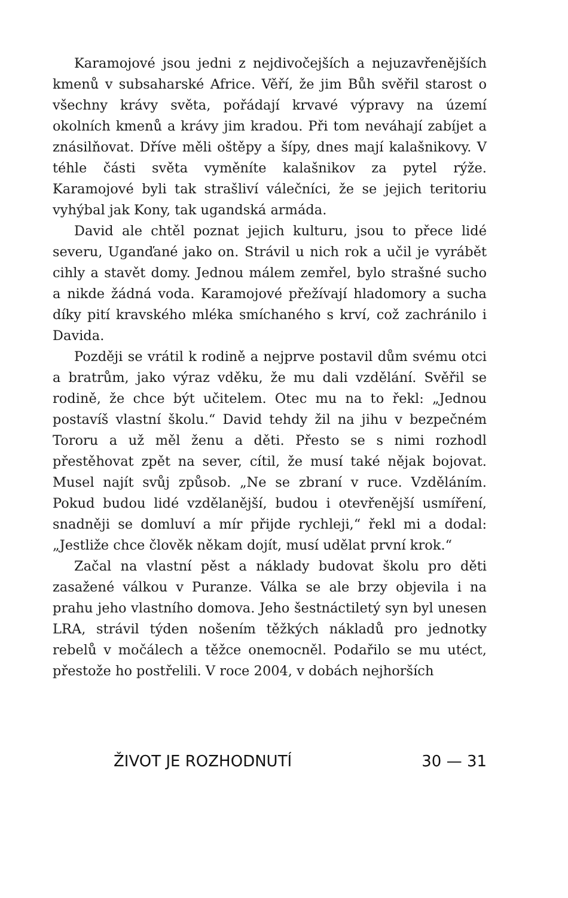Karamojové jsou jedni z nejdivočejších a nejuzavřenějších kmenů v subsaharské Africe. Věří, že jim Bůh svěřil starost o všechny krávy světa, pořádají krvavé výpravy na území okolních kmenů a krávy jim kradou. Při tom neváhají zabíjet a znásilňovat. Dříve měli oštěpy a šípy, dnes mají kalašnikovy. V téhle části světa vyměníte kalašnikov za pytel rýže. Karamojové byli tak strašliví válečníci, že se jejich teritoriu vyhýbal jak Kony, tak ugandská armáda.
David ale chtěl poznat jejich kulturu, jsou to přece lidé severu, Uganďané jako on. Strávil u nich rok a učil je vyrábět cihly a stavět domy. Jednou málem zemřel, bylo strašné sucho a nikde žádná voda. Karamojové přežívají hladomory a sucha díky pití kravského mléka smíchaného s krví, což zachránilo i Davida.
Později se vrátil k rodině a nejprve postavil dům svému otci a bratrům, jako výraz vděku, že mu dali vzdělání. Svěřil se rodině, že chce být učitelem. Otec mu na to řekl: „Jednou postavíš vlastní školu.“ David tehdy žil na jihu v bezpečném Tororu a už měl ženu a děti. Přesto se s nimi rozhodl přestěhovat zpět na sever, cítil, že musí také nějak bojovat. Musel najít svůj způsob. „Ne se zbraní v ruce. Vzděláním. Pokud budou lidé vzdělanější, budou i otevřenější usmíření, snadněji se domluví a mír přijde rychleji,“ řekl mi a dodal: „Jestliže chce člověk někam dojít, musí udělat první krok.“
Začal na vlastní pěst a náklady budovat školu pro děti zasažené válkou v Puranze. Válka se ale brzy objevila i na prahu jeho vlastního domova. Jeho šestnáctiletý syn byl unesen LRA, strávil týden nošením těžkých nákladů pro jednotky rebelů v močálech a těžce onemocněl. Podařilo se mu utéct, přestože ho postřelili. V roce 2004, v dobách nejhorších
ŽIVOT JE ROZHODNUTÍ 30 — 31